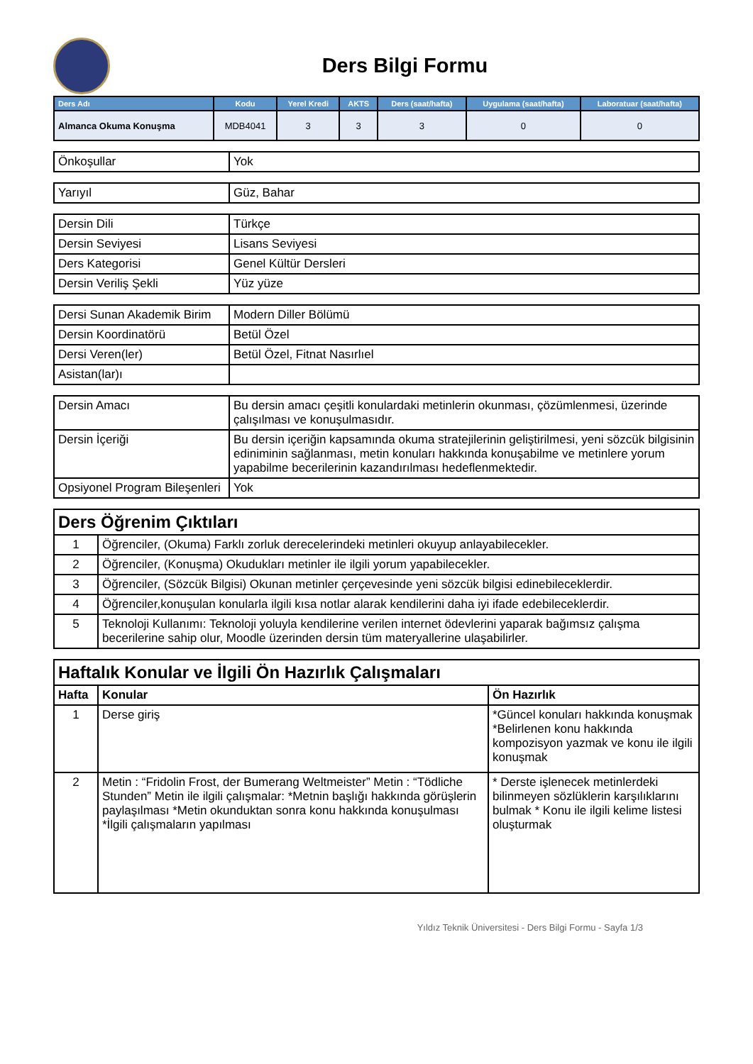Ders Bilgi Formu
| Ders Adı | Kodu | Yerel Kredi | AKTS | Ders (saat/hafta) | Uygulama (saat/hafta) | Laboratuar (saat/hafta) |
| --- | --- | --- | --- | --- | --- | --- |
| Almanca Okuma Konuşma | MDB4041 | 3 | 3 | 3 | 0 | 0 |
| Önkoşullar | Yok |
| Yarıyıl | Güz, Bahar |
| Dersin Dili | Türkçe |
| Dersin Seviyesi | Lisans Seviyesi |
| Ders Kategorisi | Genel Kültür Dersleri |
| Dersin Veriliş Şekli | Yüz yüze |
| Dersi Sunan Akademik Birim | Modern Diller Bölümü |
| Dersin Koordinatörü | Betül Özel |
| Dersi Veren(ler) | Betül Özel, Fitnat Nasırlıel |
| Asistan(lar)ı | |
| Dersin Amacı | Bu dersin amacı çeşitli konulardaki metinlerin okunması, çözümlenmesi, üzerinde çalışılması ve konuşulmasıdır. |
| Dersin İçeriği | Bu dersin içeriğin kapsamında okuma stratejilerinin geliştirilmesi, yeni sözcük bilgisinin ediniminin sağlanması, metin konuları hakkında konuşabilme ve metinlere yorum yapabilme becerilerinin kazandırılması hedeflenmektedir. |
| Opsiyonel Program Bileşenleri | Yok |
| Ders Öğrenim Çıktıları | |
| --- | --- |
| 1 | Öğrenciler, (Okuma) Farklı zorluk derecelerindeki metinleri okuyup anlayabilecekler. |
| 2 | Öğrenciler, (Konuşma) Okudukları metinler ile ilgili yorum yapabilecekler. |
| 3 | Öğrenciler, (Sözcük Bilgisi) Okunan metinler çerçevesinde yeni sözcük bilgisi edinebileceklerdir. |
| 4 | Öğrenciler,konuşulan konularla ilgili kısa notlar alarak kendilerini daha iyi ifade edebileceklerdir. |
| 5 | Teknoloji Kullanımı: Teknoloji yoluyla kendilerine verilen internet ödevlerini yaparak bağımsız çalışma becerilerine sahip olur, Moodle üzerinden dersin tüm materyallerine ulaşabilirler. |
| Haftalık Konular ve İlgili Ön Hazırlık Çalışmaları | | |
| --- | --- | --- |
| Hafta | Konular | Ön Hazırlık |
| 1 | Derse giriş | *Güncel konuları hakkında konuşmak *Belirlenen konu hakkında kompozisyon yazmak ve konu ile ilgili konuşmak |
| 2 | Metin : “Fridolin Frost, der Bumerang Weltmeister” Metin : “Tödliche Stunden” Metin ile ilgili çalışmalar: *Metnin başlığı hakkında görüşlerin paylaşılması *Metin okunduktan sonra konu hakkında konuşulması *İlgili çalışmaların yapılması | * Derste işlenecek metinlerdeki bilinmeyen sözlüklerin karşılıklarını bulmak * Konu ile ilgili kelime listesi oluşturmak |
Yıldız Teknik Üniversitesi - Ders Bilgi Formu - Sayfa 1/3